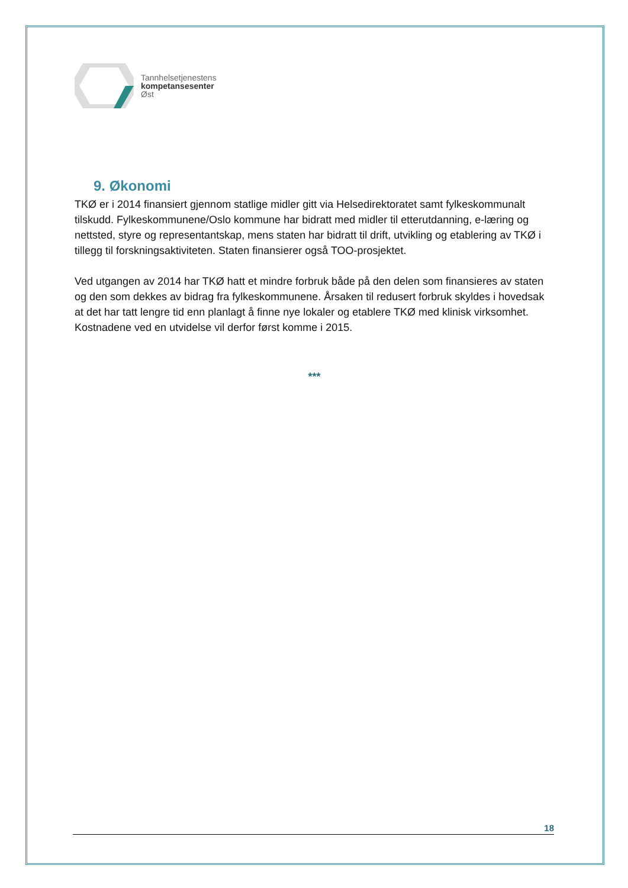Tannhelsetjenestens
kompetansesenter
Øst
9. Økonomi
TKØ er i 2014 finansiert gjennom statlige midler gitt via Helsedirektoratet samt fylkeskommunalt tilskudd. Fylkeskommunene/Oslo kommune har bidratt med midler til etterutdanning, e-læring og nettsted, styre og representantskap, mens staten har bidratt til drift, utvikling og etablering av TKØ i tillegg til forskningsaktiviteten. Staten finansierer også TOO-prosjektet.
Ved utgangen av 2014 har TKØ hatt et mindre forbruk både på den delen som finansieres av staten og den som dekkes av bidrag fra fylkeskommunene. Årsaken til redusert forbruk skyldes i hovedsak at det har tatt lengre tid enn planlagt å finne nye lokaler og etablere TKØ med klinisk virksomhet. Kostnadene ved en utvidelse vil derfor først komme i 2015.
***
18